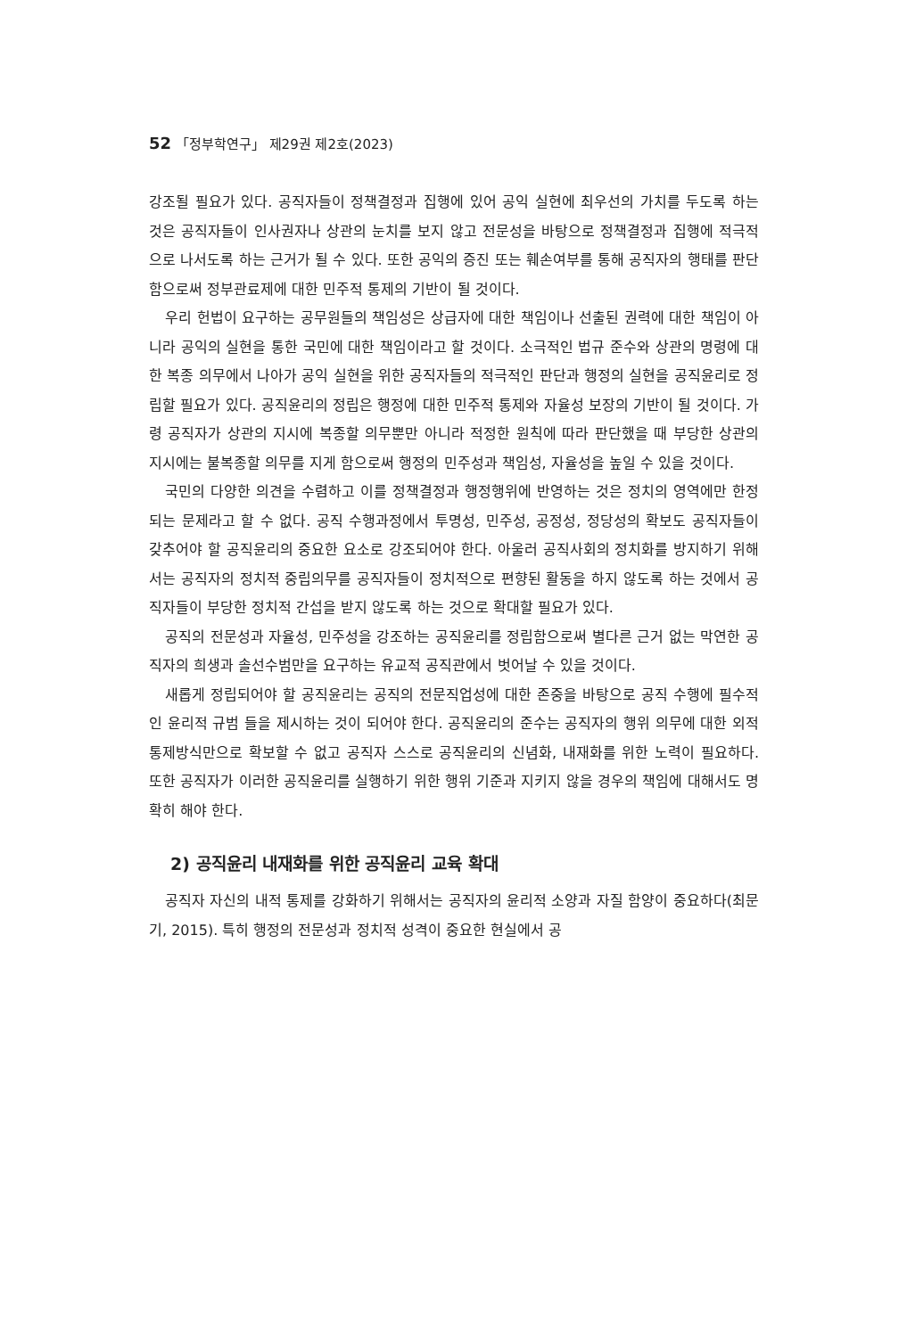52 「정부학연구」 제29권 제2호(2023)
강조될 필요가 있다. 공직자들이 정책결정과 집행에 있어 공익 실현에 최우선의 가치를 두도록 하는 것은 공직자들이 인사권자나 상관의 눈치를 보지 않고 전문성을 바탕으로 정책결정과 집행에 적극적으로 나서도록 하는 근거가 될 수 있다. 또한 공익의 증진 또는 훼손여부를 통해 공직자의 행태를 판단함으로써 정부관료제에 대한 민주적 통제의 기반이 될 것이다.
우리 헌법이 요구하는 공무원들의 책임성은 상급자에 대한 책임이나 선출된 권력에 대한 책임이 아니라 공익의 실현을 통한 국민에 대한 책임이라고 할 것이다. 소극적인 법규 준수와 상관의 명령에 대한 복종 의무에서 나아가 공익 실현을 위한 공직자들의 적극적인 판단과 행정의 실현을 공직윤리로 정립할 필요가 있다. 공직윤리의 정립은 행정에 대한 민주적 통제와 자율성 보장의 기반이 될 것이다. 가령 공직자가 상관의 지시에 복종할 의무뿐만 아니라 적정한 원칙에 따라 판단했을 때 부당한 상관의 지시에는 불복종할 의무를 지게 함으로써 행정의 민주성과 책임성, 자율성을 높일 수 있을 것이다.
국민의 다양한 의견을 수렴하고 이를 정책결정과 행정행위에 반영하는 것은 정치의 영역에만 한정되는 문제라고 할 수 없다. 공직 수행과정에서 투명성, 민주성, 공정성, 정당성의 확보도 공직자들이 갖추어야 할 공직윤리의 중요한 요소로 강조되어야 한다. 아울러 공직사회의 정치화를 방지하기 위해서는 공직자의 정치적 중립의무를 공직자들이 정치적으로 편향된 활동을 하지 않도록 하는 것에서 공직자들이 부당한 정치적 간섭을 받지 않도록 하는 것으로 확대할 필요가 있다.
공직의 전문성과 자율성, 민주성을 강조하는 공직윤리를 정립함으로써 별다른 근거 없는 막연한 공직자의 희생과 솔선수범만을 요구하는 유교적 공직관에서 벗어날 수 있을 것이다.
새롭게 정립되어야 할 공직윤리는 공직의 전문직업성에 대한 존중을 바탕으로 공직 수행에 필수적인 윤리적 규범 들을 제시하는 것이 되어야 한다. 공직윤리의 준수는 공직자의 행위 의무에 대한 외적 통제방식만으로 확보할 수 없고 공직자 스스로 공직윤리의 신념화, 내재화를 위한 노력이 필요하다. 또한 공직자가 이러한 공직윤리를 실행하기 위한 행위 기준과 지키지 않을 경우의 책임에 대해서도 명확히 해야 한다.
2) 공직윤리 내재화를 위한 공직윤리 교육 확대
공직자 자신의 내적 통제를 강화하기 위해서는 공직자의 윤리적 소양과 자질 함양이 중요하다(최문기, 2015). 특히 행정의 전문성과 정치적 성격이 중요한 현실에서 공